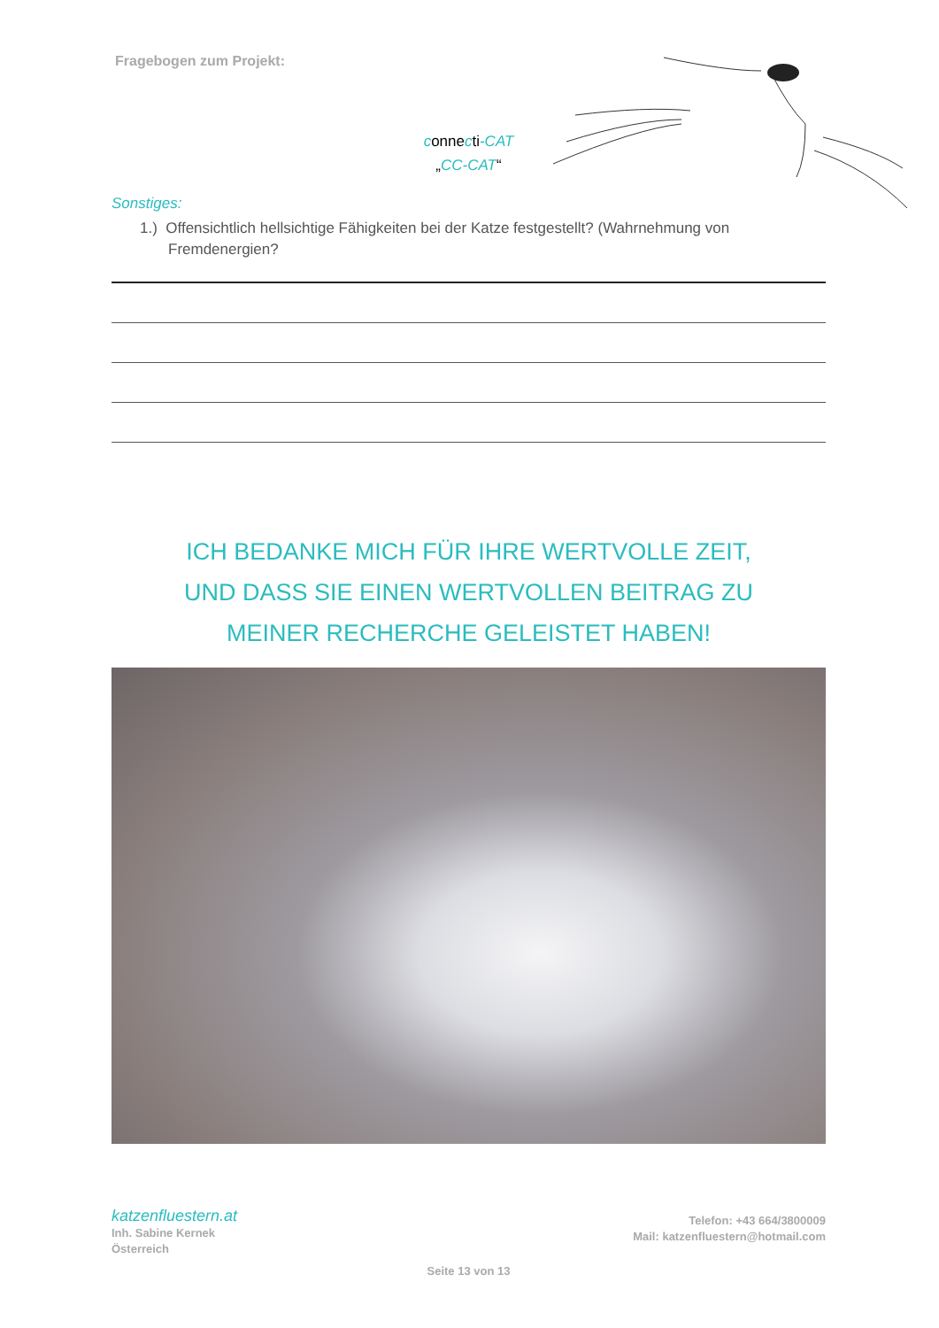Fragebogen zum Projekt:
connecti-CAT
„CC-CAT“
Sonstiges:
1.) Offensichtlich hellsichtige Fähigkeiten bei der Katze festgestellt? (Wahrnehmung von Fremdenergien?
ICH BEDANKE MICH FÜR IHRE WERTVOLLE ZEIT,
UND DASS SIE EINEN WERTVOLLEN BEITRAG ZU
MEINER RECHERCHE GELEISTET HABEN!
katzenfluestern.at
Inh. Sabine Kernek
Österreich
Telefon: +43 664/3800009
Mail: katzenfluestern@hotmail.com
Seite 13 von 13